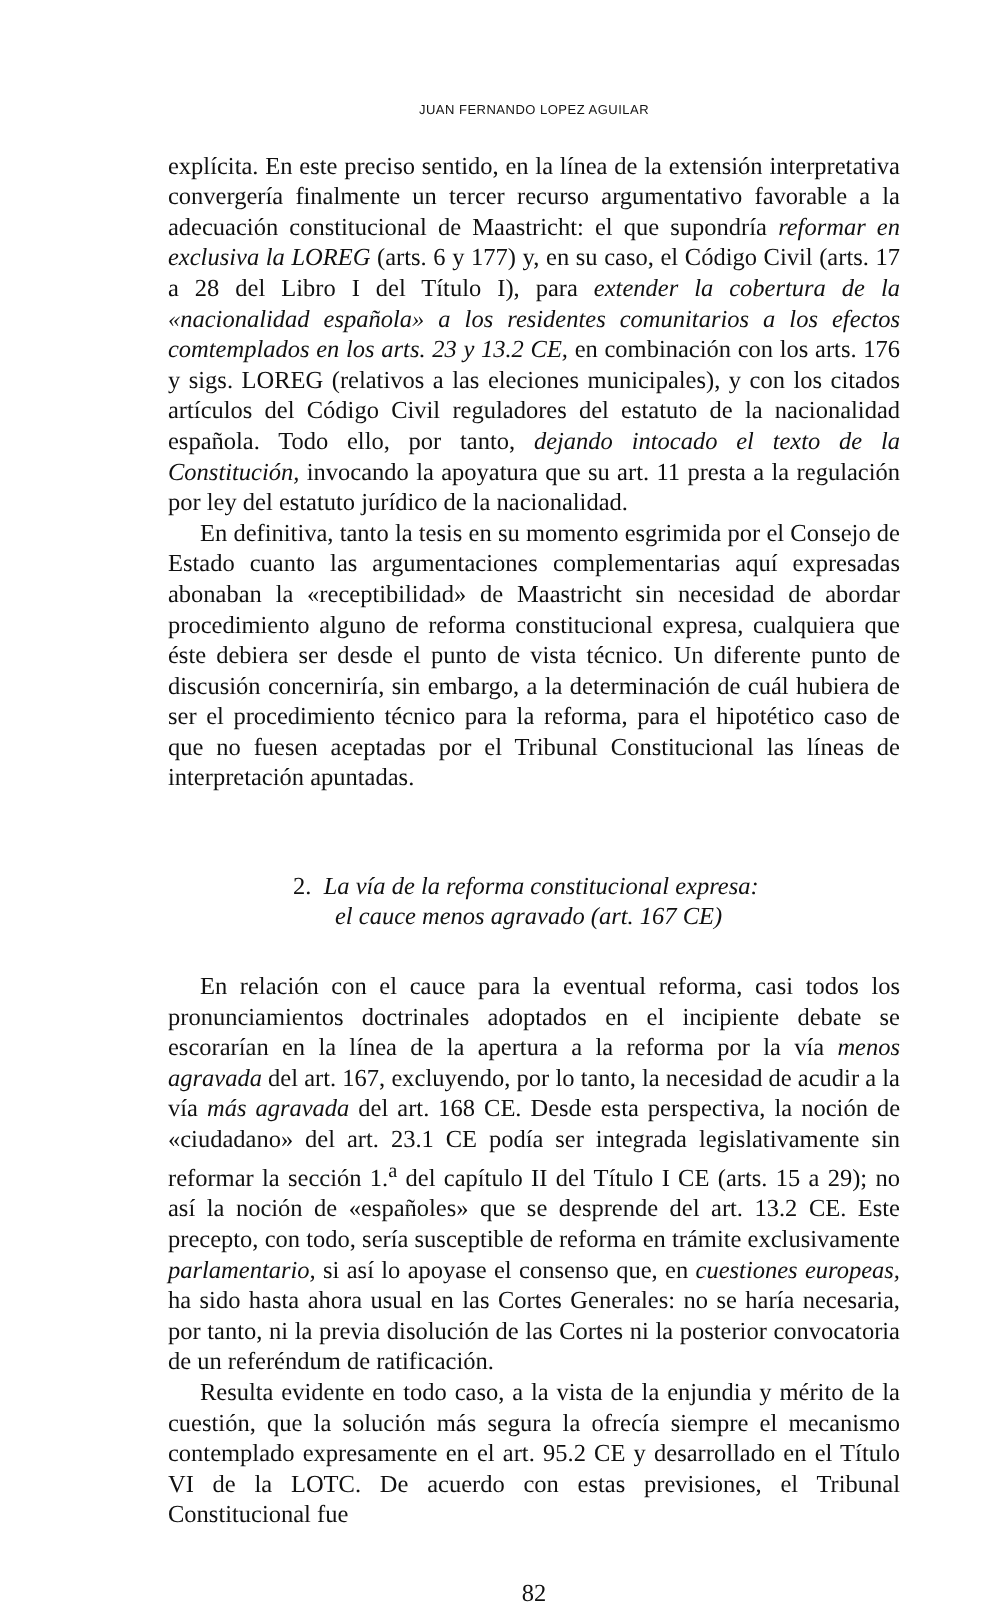JUAN FERNANDO LOPEZ AGUILAR
explícita. En este preciso sentido, en la línea de la extensión interpretativa convergería finalmente un tercer recurso argumentativo favorable a la adecuación constitucional de Maastricht: el que supondría reformar en exclusiva la LOREG (arts. 6 y 177) y, en su caso, el Código Civil (arts. 17 a 28 del Libro I del Título I), para extender la cobertura de la «nacionalidad española» a los residentes comunitarios a los efectos comtemplados en los arts. 23 y 13.2 CE, en combinación con los arts. 176 y sigs. LOREG (relativos a las eleciones municipales), y con los citados artículos del Código Civil reguladores del estatuto de la nacionalidad española. Todo ello, por tanto, dejando intocado el texto de la Constitución, invocando la apoyatura que su art. 11 presta a la regulación por ley del estatuto jurídico de la nacionalidad.
En definitiva, tanto la tesis en su momento esgrimida por el Consejo de Estado cuanto las argumentaciones complementarias aquí expresadas abonaban la «receptibilidad» de Maastricht sin necesidad de abordar procedimiento alguno de reforma constitucional expresa, cualquiera que éste debiera ser desde el punto de vista técnico. Un diferente punto de discusión concerniría, sin embargo, a la determinación de cuál hubiera de ser el procedimiento técnico para la reforma, para el hipotético caso de que no fuesen aceptadas por el Tribunal Constitucional las líneas de interpretación apuntadas.
2. La vía de la reforma constitucional expresa:
el cauce menos agravado (art. 167 CE)
En relación con el cauce para la eventual reforma, casi todos los pronunciamientos doctrinales adoptados en el incipiente debate se escorarían en la línea de la apertura a la reforma por la vía menos agravada del art. 167, excluyendo, por lo tanto, la necesidad de acudir a la vía más agravada del art. 168 CE. Desde esta perspectiva, la noción de «ciudadano» del art. 23.1 CE podía ser integrada legislativamente sin reformar la sección 1.<sup>a</sup> del capítulo II del Título I CE (arts. 15 a 29); no así la noción de «españoles» que se desprende del art. 13.2 CE. Este precepto, con todo, sería susceptible de reforma en trámite exclusivamente parlamentario, si así lo apoyase el consenso que, en cuestiones europeas, ha sido hasta ahora usual en las Cortes Generales: no se haría necesaria, por tanto, ni la previa disolución de las Cortes ni la posterior convocatoria de un referéndum de ratificación.
Resulta evidente en todo caso, a la vista de la enjundia y mérito de la cuestión, que la solución más segura la ofrecía siempre el mecanismo contemplado expresamente en el art. 95.2 CE y desarrollado en el Título VI de la LOTC. De acuerdo con estas previsiones, el Tribunal Constitucional fue
82